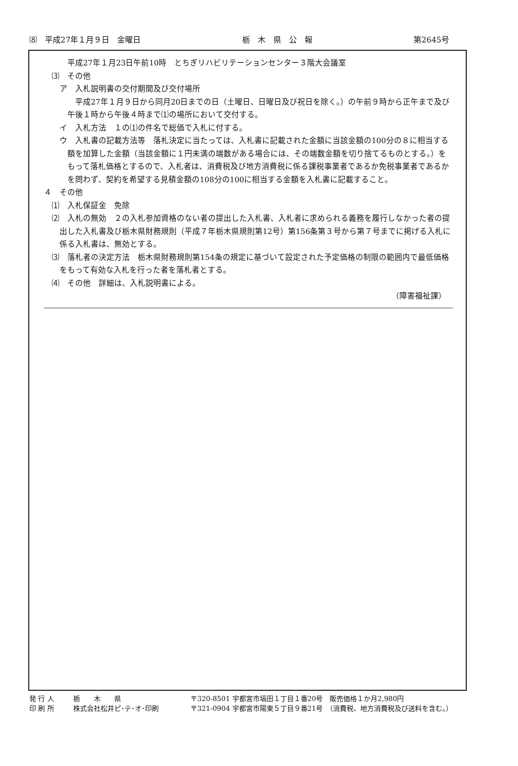⑻　平成27年１月９日　金曜日 栃　木　県　公　報 第2645号
平成27年１月23日午前10時　とちぎリハビリテーションセンター３階大会議室
⑶　その他
ア　入札説明書の交付期間及び交付場所
平成27年１月９日から同月20日までの日（土曜日、日曜日及び祝日を除く。）の午前９時から正午まで及び午後１時から午後４時まで⑴の場所において交付する。
イ　入札方法　１の⑴の件名で総価で入札に付する。
ウ　入札書の記載方法等　落札決定に当たっては、入札書に記載された金額に当該金額の100分の８に相当する額を加算した金額（当該金額に１円未満の端数がある場合には、その端数金額を切り捨てるものとする。）をもって落札価格とするので、入札者は、消費税及び地方消費税に係る課税事業者であるか免税事業者であるかを問わず、契約を希望する見積金額の108分の100に相当する金額を入札書に記載すること。
４　その他
⑴　入札保証金　免除
⑵　入札の無効　２の入札参加資格のない者の提出した入札書、入札者に求められる義務を履行しなかった者の提出した入札書及び栃木県財務規則（平成７年栃木県規則第12号）第156条第３号から第７号までに掲げる入札に係る入札書は、無効とする。
⑶　落札者の決定方法　栃木県財務規則第154条の規定に基づいて設定された予定価格の制限の範囲内で最低価格をもって有効な入札を行った者を落札者とする。
⑷　その他　詳細は、入札説明書による。
（障害福祉課）
発 行 人 栃　　木　　県 〒320-8501 宇都宮市塙田１丁目１番20号　販売価格１か月2,980円
印 刷 所 株式会社松井ピ･テ･オ･印刷 〒321-0904 宇都宮市陽東５丁目９番21号　（消費税、地方消費税及び送料を含む。）